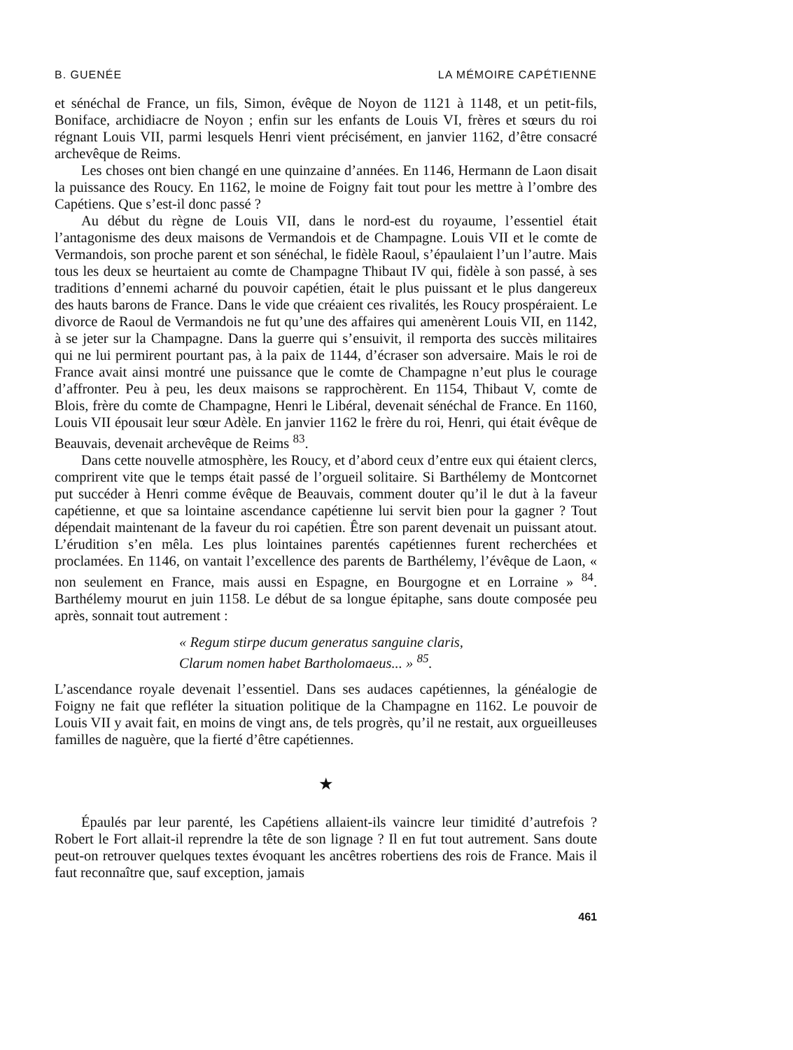B. GUENÉE LA MÉMOIRE CAPÉTIENNE
et sénéchal de France, un fils, Simon, évêque de Noyon de 1121 à 1148, et un petit-fils, Boniface, archidiacre de Noyon ; enfin sur les enfants de Louis VI, frères et sœurs du roi régnant Louis VII, parmi lesquels Henri vient précisément, en janvier 1162, d’être consacré archevêque de Reims.
Les choses ont bien changé en une quinzaine d’années. En 1146, Hermann de Laon disait la puissance des Roucy. En 1162, le moine de Foigny fait tout pour les mettre à l’ombre des Capétiens. Que s’est-il donc passé ?
Au début du règne de Louis VII, dans le nord-est du royaume, l’essentiel était l’antagonisme des deux maisons de Vermandois et de Champagne. Louis VII et le comte de Vermandois, son proche parent et son sénéchal, le fidèle Raoul, s’épaulaient l’un l’autre. Mais tous les deux se heurtaient au comte de Champagne Thibaut IV qui, fidèle à son passé, à ses traditions d’ennemi acharné du pouvoir capétien, était le plus puissant et le plus dangereux des hauts barons de France. Dans le vide que créaient ces rivalités, les Roucy prospéraient. Le divorce de Raoul de Vermandois ne fut qu’une des affaires qui amenèrent Louis VII, en 1142, à se jeter sur la Champagne. Dans la guerre qui s’ensuivit, il remporta des succès militaires qui ne lui permirent pourtant pas, à la paix de 1144, d’écraser son adversaire. Mais le roi de France avait ainsi montré une puissance que le comte de Champagne n’eut plus le courage d’affronter. Peu à peu, les deux maisons se rapprochèrent. En 1154, Thibaut V, comte de Blois, frère du comte de Champagne, Henri le Libéral, devenait sénéchal de France. En 1160, Louis VII épousait leur sœur Adèle. En janvier 1162 le frère du roi, Henri, qui était évêque de Beauvais, devenait archevêque de Reims <sup>83</sup>.
Dans cette nouvelle atmosphère, les Roucy, et d’abord ceux d’entre eux qui étaient clercs, comprirent vite que le temps était passé de l’orgueil solitaire. Si Barthélemy de Montcornet put succéder à Henri comme évêque de Beauvais, comment douter qu’il le dut à la faveur capétienne, et que sa lointaine ascendance capétienne lui servit bien pour la gagner ? Tout dépendait maintenant de la faveur du roi capétien. Être son parent devenait un puissant atout. L’érudition s’en mêla. Les plus lointaines parentés capétiennes furent recherchées et proclamées. En 1146, on vantait l’excellence des parents de Barthélemy, l’évêque de Laon, « non seulement en France, mais aussi en Espagne, en Bourgogne et en Lorraine » <sup>84</sup>. Barthélemy mourut en juin 1158. Le début de sa longue épitaphe, sans doute composée peu après, sonnait tout autrement :
« Regum stirpe ducum generatus sanguine claris,
Clarum nomen habet Bartholomaeus... » <sup>85</sup>.
L’ascendance royale devenait l’essentiel. Dans ses audaces capétiennes, la généalogie de Foigny ne fait que refléter la situation politique de la Champagne en 1162. Le pouvoir de Louis VII y avait fait, en moins de vingt ans, de tels progrès, qu’il ne restait, aux orgueilleuses familles de naguère, que la fierté d’être capétiennes.
★
Épaulés par leur parenté, les Capétiens allaient-ils vaincre leur timidité d’autrefois ? Robert le Fort allait-il reprendre la tête de son lignage ? Il en fut tout autrement. Sans doute peut-on retrouver quelques textes évoquant les ancêtres robertiens des rois de France. Mais il faut reconnaître que, sauf exception, jamais
461